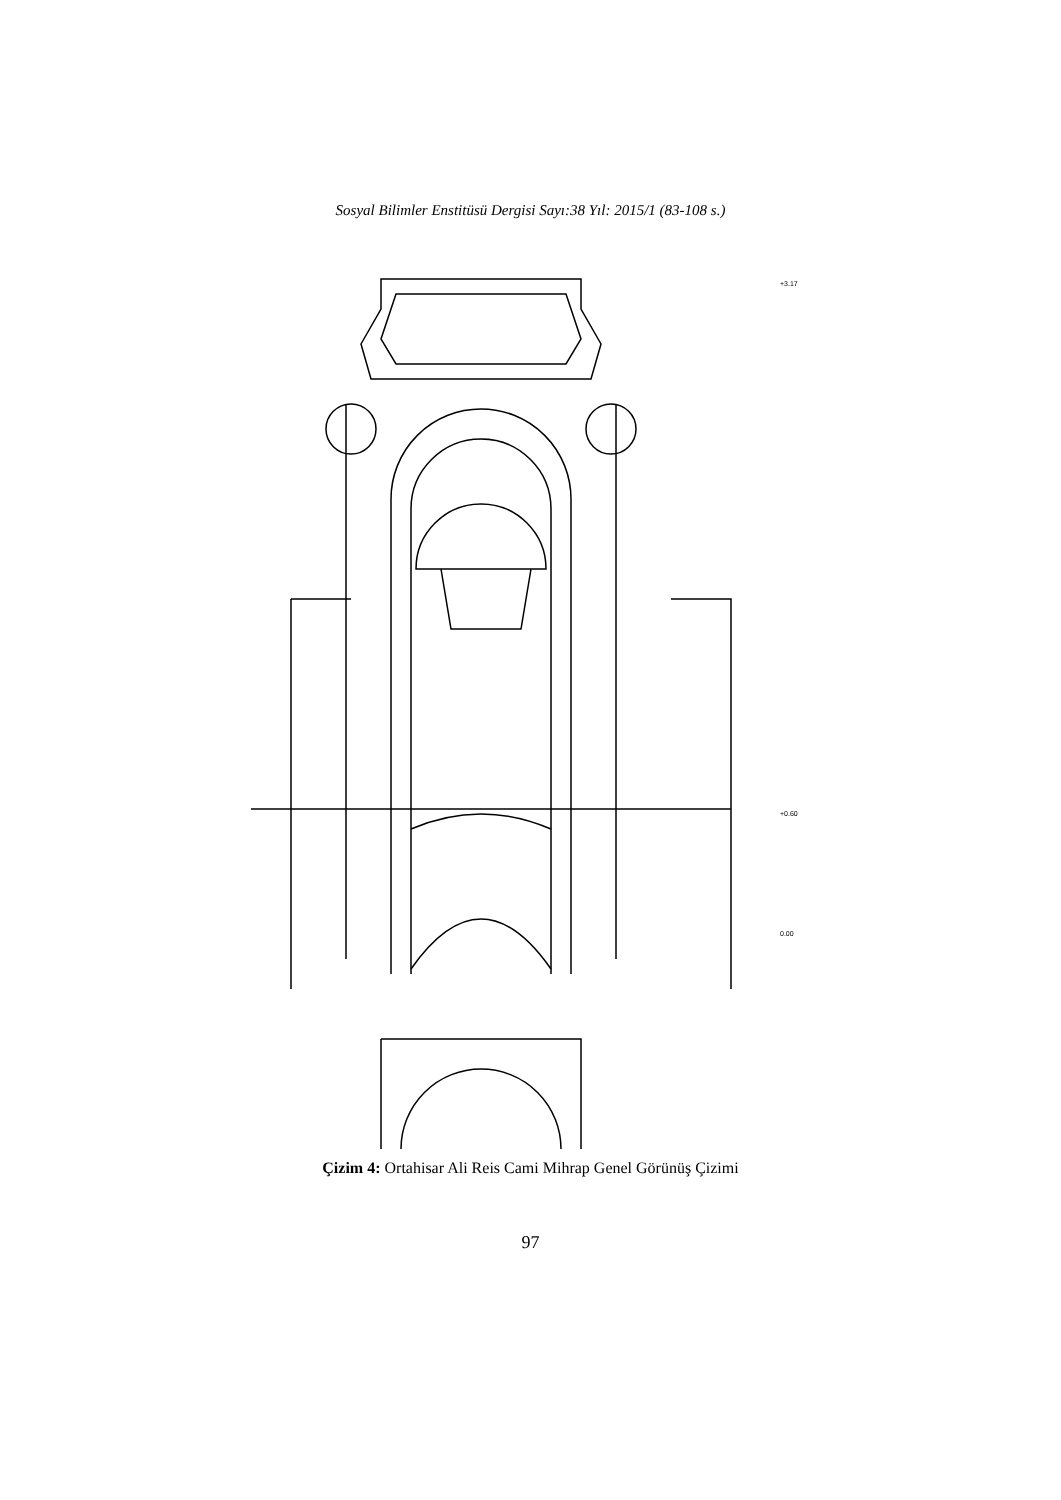Sosyal Bilimler Enstitüsü Dergisi Sayı:38 Yıl: 2015/1 (83-108 s.)
+3.17
+0.60
0.00
Çizim 4: Ortahisar Ali Reis Cami Mihrap Genel Görünüş Çizimi
97